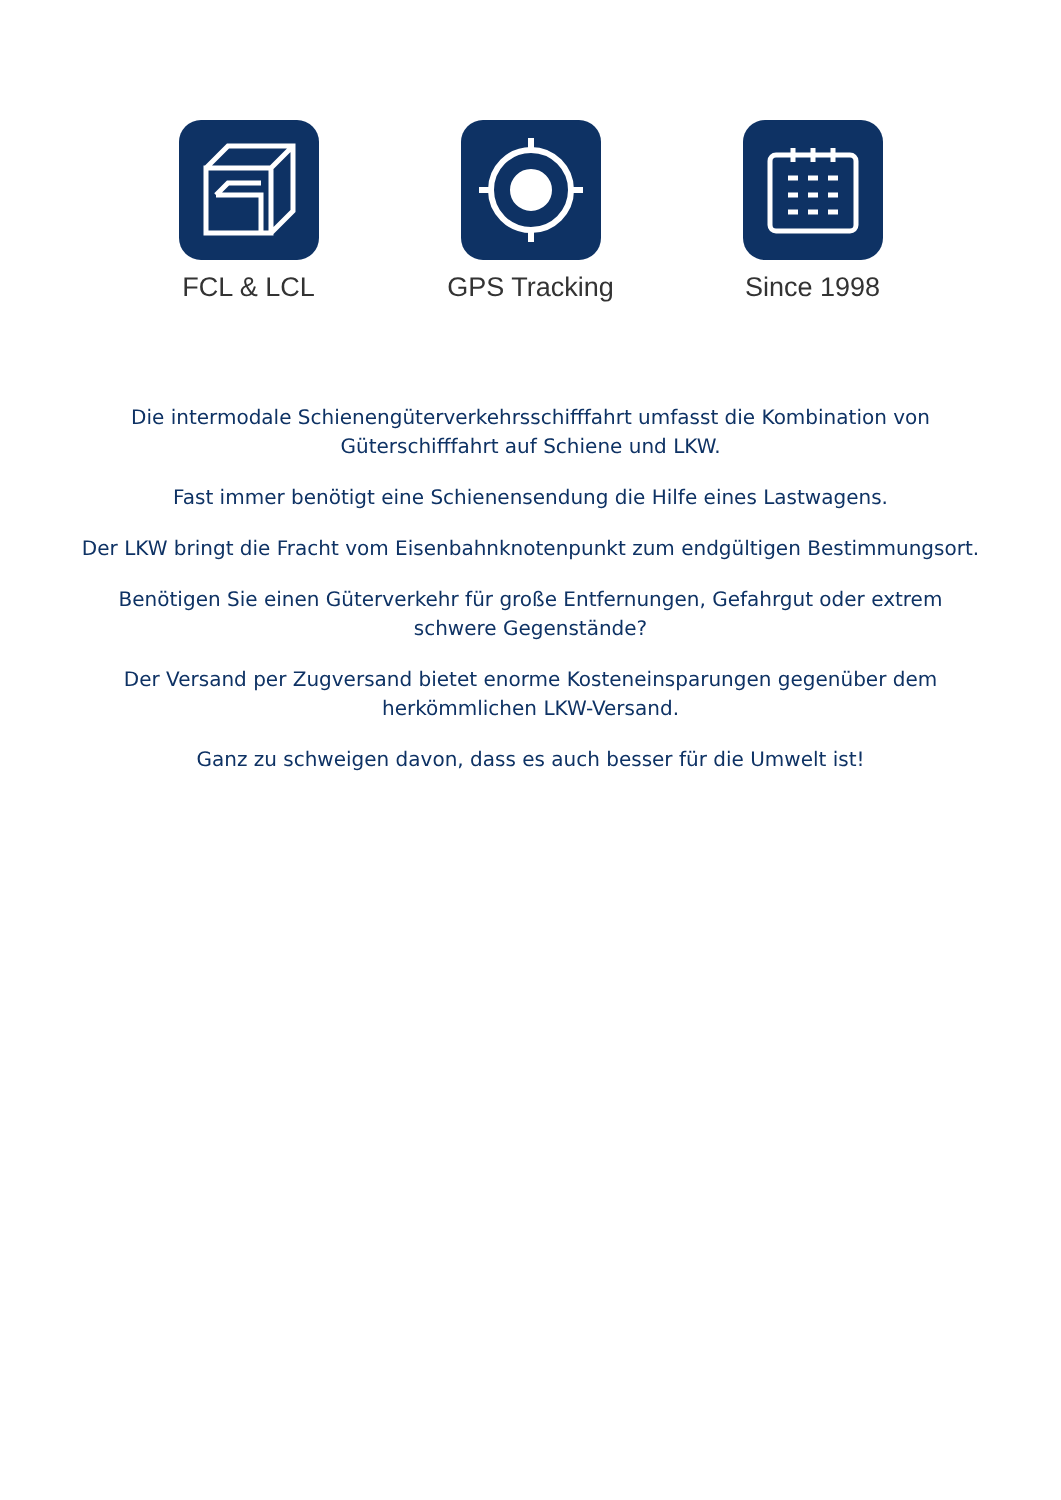FCL & LCL GPS Tracking Since 1998
Die intermodale Schienengüterverkehrsschifffahrt umfasst die Kombination von Güterschifffahrt auf Schiene und LKW.
Fast immer benötigt eine Schienensendung die Hilfe eines Lastwagens.
Der LKW bringt die Fracht vom Eisenbahnknotenpunkt zum endgültigen Bestimmungsort.
Benötigen Sie einen Güterverkehr für große Entfernungen, Gefahrgut oder extrem schwere Gegenstände?
Der Versand per Zugversand bietet enorme Kosteneinsparungen gegenüber dem herkömmlichen LKW-Versand.
Ganz zu schweigen davon, dass es auch besser für die Umwelt ist!